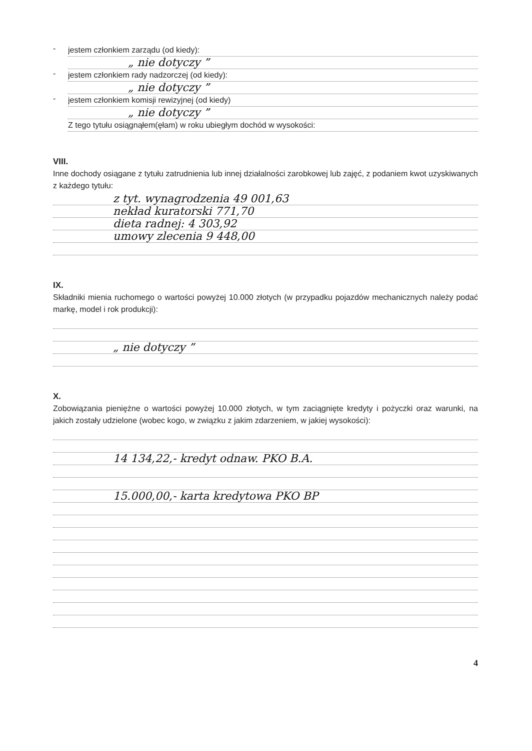-
jestem członkiem zarządu (od kiedy):
„ nie dotyczy ”
-
jestem członkiem rady nadzorczej (od kiedy):
„ nie dotyczy ”
-
jestem członkiem komisji rewizyjnej (od kiedy)
„ nie dotyczy ”
Z tego tytułu osiągnąłem(ęłam) w roku ubiegłym dochód w wysokości:
VIII.
Inne dochody osiągane z tytułu zatrudnienia lub innej działalności zarobkowej lub zajęć, z podaniem kwot uzyskiwanych z każdego tytułu:
z tyt. wynagrodzenia 49 001,63
nekład kuratorski 771,70
dieta radnej: 4 303,92
umowy zlecenia 9 448,00
IX.
Składniki mienia ruchomego o wartości powyżej 10.000 złotych (w przypadku pojazdów mechanicznych należy podać markę, model i rok produkcji):
„ nie dotyczy ”
X.
Zobowiązania pieniężne o wartości powyżej 10.000 złotych, w tym zaciągnięte kredyty i pożyczki oraz warunki, na jakich zostały udzielone (wobec kogo, w związku z jakim zdarzeniem, w jakiej wysokości):
14 134,22,- kredyt odnaw. PKO B.A.
15.000,00,- karta kredytowa PKO BP
4